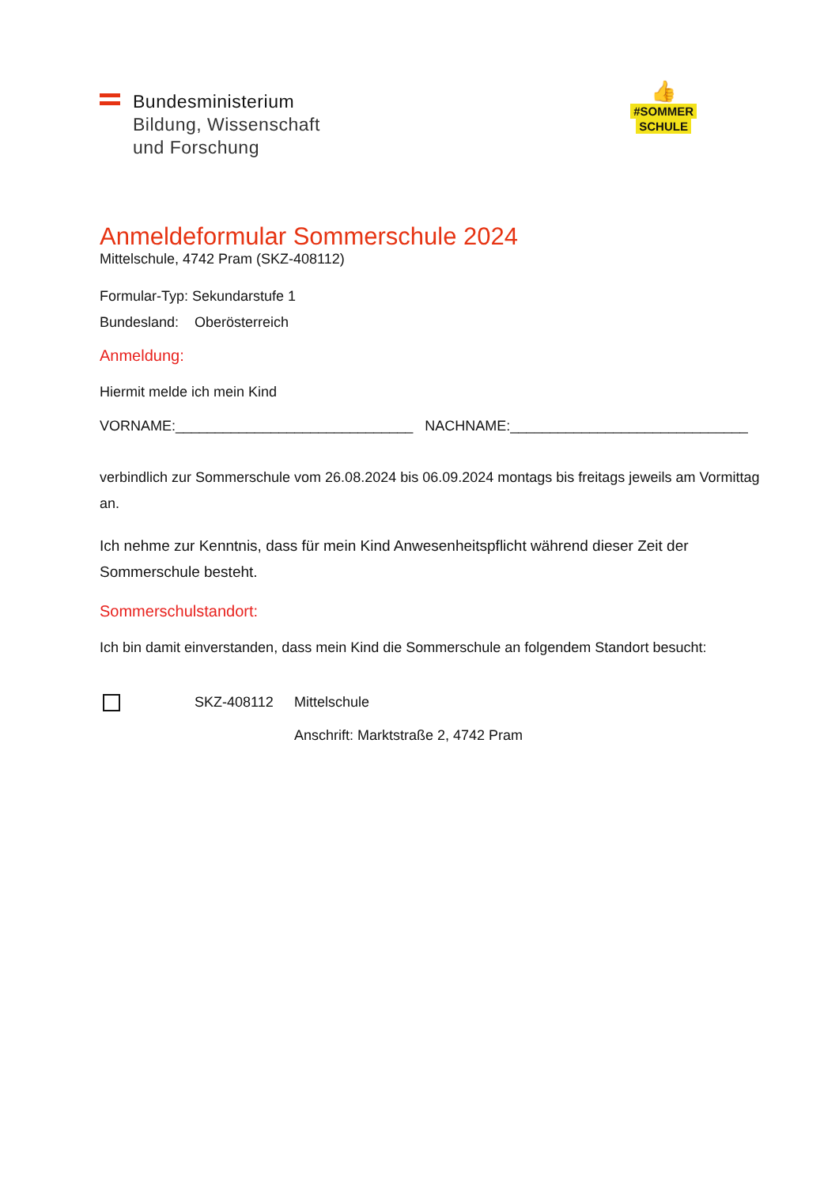Bundesministerium
Bildung, Wissenschaft
und Forschung
👍
#SOMMER
SCHULE
Anmeldeformular Sommerschule 2024
Mittelschule, 4742 Pram (SKZ-408112)
Formular-Typ: Sekundarstufe 1
Bundesland: Oberösterreich
Anmeldung:
Hiermit melde ich mein Kind
VORNAME:______________________________ NACHNAME:______________________________
verbindlich zur Sommerschule vom 26.08.2024 bis 06.09.2024 montags bis freitags jeweils am Vormittag an.
Ich nehme zur Kenntnis, dass für mein Kind Anwesenheitspflicht während dieser Zeit der Sommerschule besteht.
Sommerschulstandort:
Ich bin damit einverstanden, dass mein Kind die Sommerschule an folgendem Standort besucht:
SKZ-408112 Mittelschule
Anschrift: Marktstraße 2, 4742 Pram